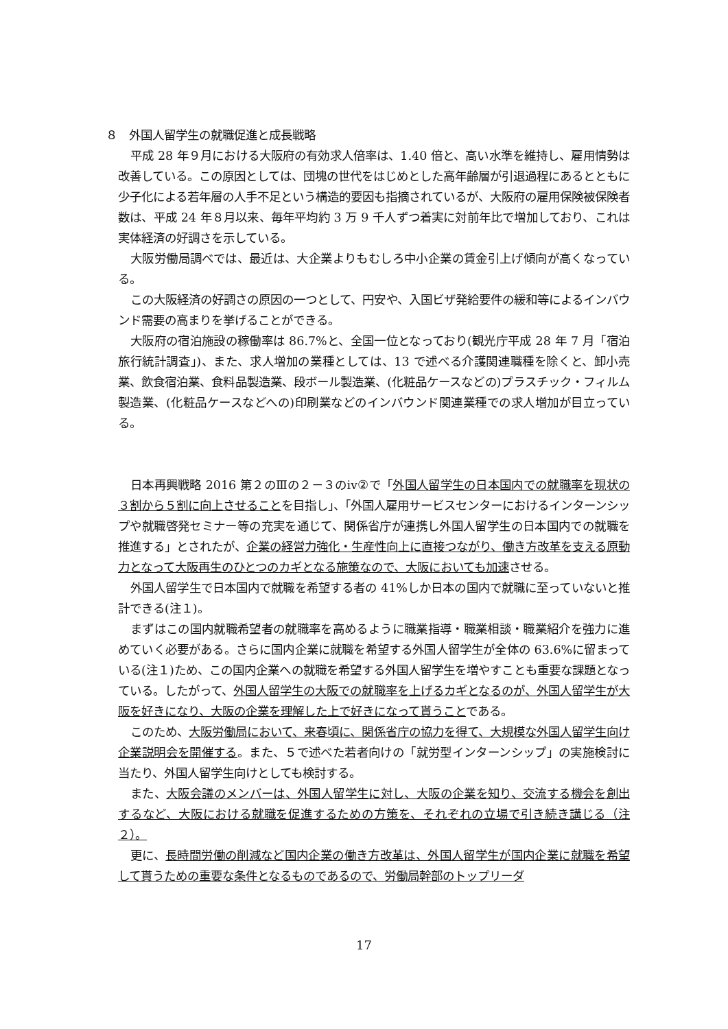８　外国人留学生の就職促進と成長戦略
平成 28 年９月における大阪府の有効求人倍率は、1.40 倍と、高い水準を維持し、雇用情勢は改善している。この原因としては、団塊の世代をはじめとした高年齢層が引退過程にあるとともに少子化による若年層の人手不足という構造的要因も指摘されているが、大阪府の雇用保険被保険者数は、平成 24 年８月以来、毎年平均約 3 万 9 千人ずつ着実に対前年比で増加しており、これは実体経済の好調さを示している。
大阪労働局調べでは、最近は、大企業よりもむしろ中小企業の賃金引上げ傾向が高くなっている。
この大阪経済の好調さの原因の一つとして、円安や、入国ビザ発給要件の緩和等によるインバウンド需要の高まりを挙げることができる。
大阪府の宿泊施設の稼働率は 86.7%と、全国一位となっており(観光庁平成 28 年 7 月「宿泊旅行統計調査」)、また、求人増加の業種としては、13 で述べる介護関連職種を除くと、卸小売業、飲食宿泊業、食料品製造業、段ボール製造業、(化粧品ケースなどの)プラスチック・フィルム製造業、(化粧品ケースなどへの)印刷業などのインバウンド関連業種での求人増加が目立っている。
日本再興戦略 2016 第２のⅢの２－３のⅳ②で「外国人留学生の日本国内での就職率を現状の３割から５割に向上させることを目指し」、「外国人雇用サービスセンターにおけるインターンシップや就職啓発セミナー等の充実を通じて、関係省庁が連携し外国人留学生の日本国内での就職を推進する」とされたが、企業の経営力強化・生産性向上に直接つながり、働き方改革を支える原動力となって大阪再生のひとつのカギとなる施策なので、大阪においても加速させる。
外国人留学生で日本国内で就職を希望する者の 41%しか日本の国内で就職に至っていないと推計できる(注１)。
まずはこの国内就職希望者の就職率を高めるように職業指導・職業相談・職業紹介を強力に進めていく必要がある。さらに国内企業に就職を希望する外国人留学生が全体の 63.6%に留まっている(注１)ため、この国内企業への就職を希望する外国人留学生を増やすことも重要な課題となっている。したがって、外国人留学生の大阪での就職率を上げるカギとなるのが、外国人留学生が大阪を好きになり、大阪の企業を理解した上で好きになって貰うことである。
このため、大阪労働局において、来春頃に、関係省庁の協力を得て、大規模な外国人留学生向け企業説明会を開催する。また、５で述べた若者向けの「就労型インターンシップ」の実施検討に当たり、外国人留学生向けとしても検討する。
また、大阪会議のメンバーは、外国人留学生に対し、大阪の企業を知り、交流する機会を創出するなど、大阪における就職を促進するための方策を、それぞれの立場で引き続き講じる（注２）。
更に、長時間労働の削減など国内企業の働き方改革は、外国人留学生が国内企業に就職を希望して貰うための重要な条件となるものであるので、労働局幹部のトップリーダ
17